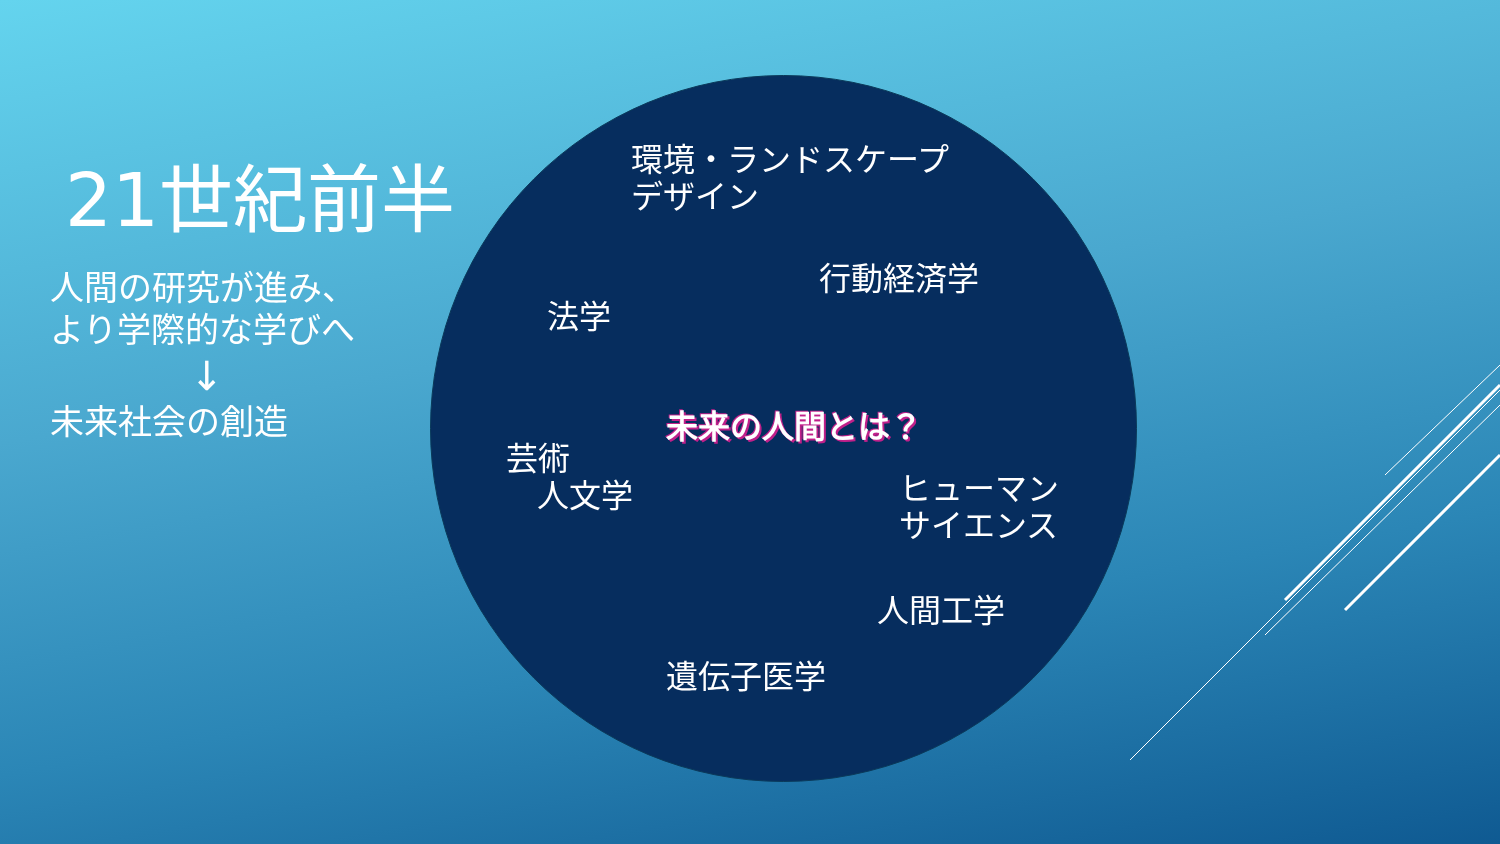21世紀前半
人間の研究が進み、
より学際的な学びへ
↓
未来社会の創造
環境・ランドスケープ
デザイン
行動経済学
法学
未来の人間とは？
芸術
人文学
ヒューマン
サイエンス
人間工学
遺伝子医学